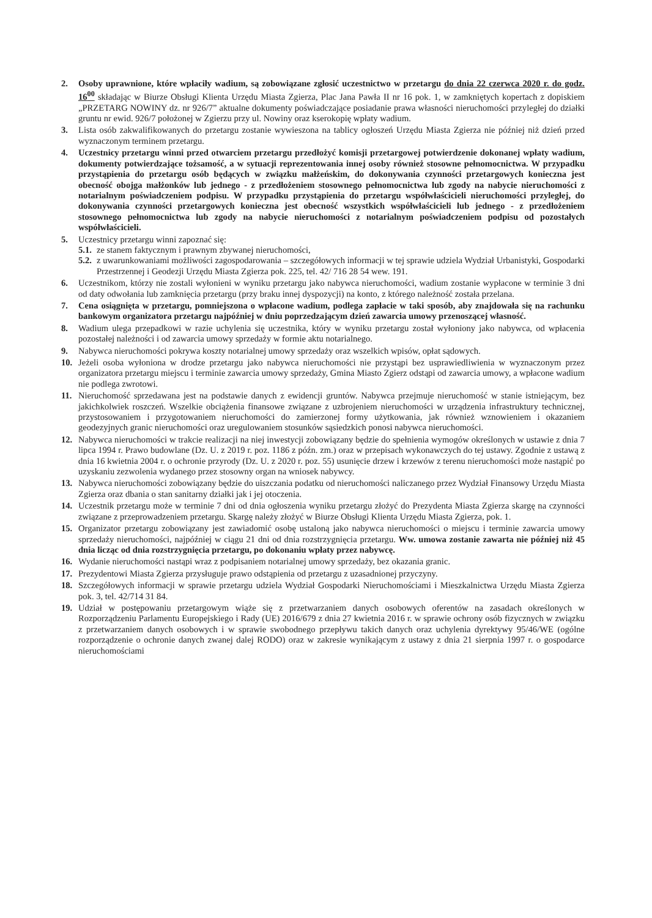2. Osoby uprawnione, które wpłaciły wadium, są zobowiązane zgłosić uczestnictwo w przetargu do dnia 22 czerwca 2020 r. do godz. 16<sup>00</sup> składając w Biurze Obsługi Klienta Urzędu Miasta Zgierza, Plac Jana Pawła II nr 16 pok. 1, w zamkniętych kopertach z dopiskiem „PRZETARG NOWINY dz. nr 926/7” aktualne dokumenty poświadczające posiadanie prawa własności nieruchomości przyległej do działki gruntu nr ewid. 926/7 położonej w Zgierzu przy ul. Nowiny oraz kserokopię wpłaty wadium.
3. Lista osób zakwalifikowanych do przetargu zostanie wywieszona na tablicy ogłoszeń Urzędu Miasta Zgierza nie później niż dzień przed wyznaczonym terminem przetargu.
4. Uczestnicy przetargu winni przed otwarciem przetargu przedłożyć komisji przetargowej potwierdzenie dokonanej wpłaty wadium, dokumenty potwierdzające tożsamość, a w sytuacji reprezentowania innej osoby również stosowne pełnomocnictwa. W przypadku przystąpienia do przetargu osób będących w związku małżeńskim, do dokonywania czynności przetargowych konieczna jest obecność obojga małżonków lub jednego - z przedłożeniem stosownego pełnomocnictwa lub zgody na nabycie nieruchomości z notarialnym poświadczeniem podpisu. W przypadku przystąpienia do przetargu współwłaścicieli nieruchomości przyległej, do dokonywania czynności przetargowych konieczna jest obecność wszystkich współwłaścicieli lub jednego - z przedłożeniem stosownego pełnomocnictwa lub zgody na nabycie nieruchomości z notarialnym poświadczeniem podpisu od pozostałych współwłaścicieli.
5. Uczestnicy przetargu winni zapoznać się:
5.1.
ze stanem faktycznym i prawnym zbywanej nieruchomości,
5.2.
z uwarunkowaniami możliwości zagospodarowania – szczegółowych informacji w tej sprawie udziela Wydział Urbanistyki, Gospodarki Przestrzennej i Geodezji Urzędu Miasta Zgierza pok. 225, tel. 42/ 716 28 54 wew. 191.
6. Uczestnikom, którzy nie zostali wyłonieni w wyniku przetargu jako nabywca nieruchomości, wadium zostanie wypłacone w terminie 3 dni od daty odwołania lub zamknięcia przetargu (przy braku innej dyspozycji) na konto, z którego należność została przelana.
7. Cena osiągnięta w przetargu, pomniejszona o wpłacone wadium, podlega zapłacie w taki sposób, aby znajdowała się na rachunku bankowym organizatora przetargu najpóźniej w dniu poprzedzającym dzień zawarcia umowy przenoszącej własność.
8. Wadium ulega przepadkowi w razie uchylenia się uczestnika, który w wyniku przetargu został wyłoniony jako nabywca, od wpłacenia pozostałej należności i od zawarcia umowy sprzedaży w formie aktu notarialnego.
9. Nabywca nieruchomości pokrywa koszty notarialnej umowy sprzedaży oraz wszelkich wpisów, opłat sądowych.
10. Jeżeli osoba wyłoniona w drodze przetargu jako nabywca nieruchomości nie przystąpi bez usprawiedliwienia w wyznaczonym przez organizatora przetargu miejscu i terminie zawarcia umowy sprzedaży, Gmina Miasto Zgierz odstąpi od zawarcia umowy, a wpłacone wadium nie podlega zwrotowi.
11. Nieruchomość sprzedawana jest na podstawie danych z ewidencji gruntów. Nabywca przejmuje nieruchomość w stanie istniejącym, bez jakichkolwiek roszczeń. Wszelkie obciążenia finansowe związane z uzbrojeniem nieruchomości w urządzenia infrastruktury technicznej, przystosowaniem i przygotowaniem nieruchomości do zamierzonej formy użytkowania, jak również wznowieniem i okazaniem geodezyjnych granic nieruchomości oraz uregulowaniem stosunków sąsiedzkich ponosi nabywca nieruchomości.
12. Nabywca nieruchomości w trakcie realizacji na niej inwestycji zobowiązany będzie do spełnienia wymogów określonych w ustawie z dnia 7 lipca 1994 r. Prawo budowlane (Dz. U. z 2019 r. poz. 1186 z późn. zm.) oraz w przepisach wykonawczych do tej ustawy. Zgodnie z ustawą z dnia 16 kwietnia 2004 r. o ochronie przyrody (Dz. U. z 2020 r. poz. 55) usunięcie drzew i krzewów z terenu nieruchomości może nastąpić po uzyskaniu zezwolenia wydanego przez stosowny organ na wniosek nabywcy.
13. Nabywca nieruchomości zobowiązany będzie do uiszczania podatku od nieruchomości naliczanego przez Wydział Finansowy Urzędu Miasta Zgierza oraz dbania o stan sanitarny działki jak i jej otoczenia.
14. Uczestnik przetargu może w terminie 7 dni od dnia ogłoszenia wyniku przetargu złożyć do Prezydenta Miasta Zgierza skargę na czynności związane z przeprowadzeniem przetargu. Skargę należy złożyć w Biurze Obsługi Klienta Urzędu Miasta Zgierza, pok. 1.
15. Organizator przetargu zobowiązany jest zawiadomić osobę ustaloną jako nabywca nieruchomości o miejscu i terminie zawarcia umowy sprzedaży nieruchomości, najpóźniej w ciągu 21 dni od dnia rozstrzygnięcia przetargu. Ww. umowa zostanie zawarta nie później niż 45 dnia licząc od dnia rozstrzygnięcia przetargu, po dokonaniu wpłaty przez nabywcę.
16. Wydanie nieruchomości nastąpi wraz z podpisaniem notarialnej umowy sprzedaży, bez okazania granic.
17. Prezydentowi Miasta Zgierza przysługuje prawo odstąpienia od przetargu z uzasadnionej przyczyny.
18. Szczegółowych informacji w sprawie przetargu udziela Wydział Gospodarki Nieruchomościami i Mieszkalnictwa Urzędu Miasta Zgierza pok. 3, tel. 42/714 31 84.
19. Udział w postępowaniu przetargowym wiąże się z przetwarzaniem danych osobowych oferentów na zasadach określonych w Rozporządzeniu Parlamentu Europejskiego i Rady (UE) 2016/679 z dnia 27 kwietnia 2016 r. w sprawie ochrony osób fizycznych w związku z przetwarzaniem danych osobowych i w sprawie swobodnego przepływu takich danych oraz uchylenia dyrektywy 95/46/WE (ogólne rozporządzenie o ochronie danych zwanej dalej RODO) oraz w zakresie wynikającym z ustawy z dnia 21 sierpnia 1997 r. o gospodarce nieruchomościami